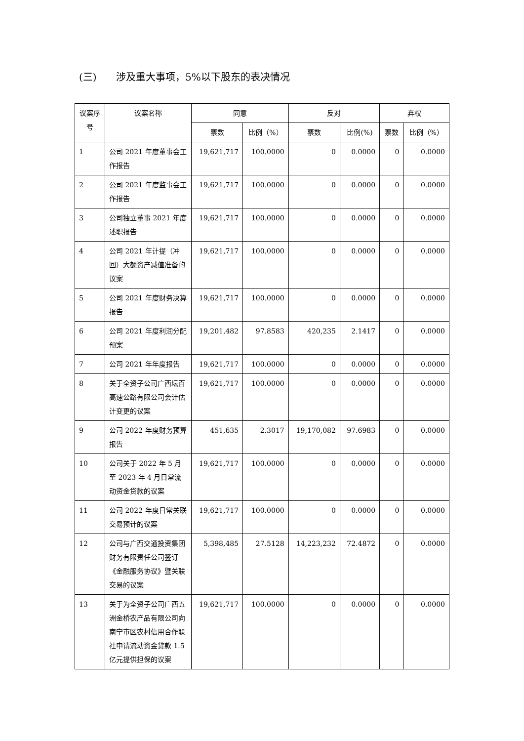(三) 涉及重大事项，5%以下股东的表决情况
| 议案序号 | 议案名称 | 同意 | | 反对 | | 弃权 | |
| --- | --- | --- | --- | --- | --- | --- | --- |
| | | 票数 | 比例（%） | 票数 | 比例(%) | 票数 | 比例（%） |
| 1 | 公司 2021 年度董事会工作报告 | 19,621,717 | 100.0000 | 0 | 0.0000 | 0 | 0.0000 |
| 2 | 公司 2021 年度监事会工作报告 | 19,621,717 | 100.0000 | 0 | 0.0000 | 0 | 0.0000 |
| 3 | 公司独立董事 2021 年度述职报告 | 19,621,717 | 100.0000 | 0 | 0.0000 | 0 | 0.0000 |
| 4 | 公司 2021 年计提（冲回）大额资产减值准备的议案 | 19,621,717 | 100.0000 | 0 | 0.0000 | 0 | 0.0000 |
| 5 | 公司 2021 年度财务决算报告 | 19,621,717 | 100.0000 | 0 | 0.0000 | 0 | 0.0000 |
| 6 | 公司 2021 年度利润分配预案 | 19,201,482 | 97.8583 | 420,235 | 2.1417 | 0 | 0.0000 |
| 7 | 公司 2021 年年度报告 | 19,621,717 | 100.0000 | 0 | 0.0000 | 0 | 0.0000 |
| 8 | 关于全资子公司广西坛百高速公路有限公司会计估计变更的议案 | 19,621,717 | 100.0000 | 0 | 0.0000 | 0 | 0.0000 |
| 9 | 公司 2022 年度财务预算报告 | 451,635 | 2.3017 | 19,170,082 | 97.6983 | 0 | 0.0000 |
| 10 | 公司关于 2022 年 5 月至 2023 年 4 月日常流动资金贷款的议案 | 19,621,717 | 100.0000 | 0 | 0.0000 | 0 | 0.0000 |
| 11 | 公司 2022 年度日常关联交易预计的议案 | 19,621,717 | 100.0000 | 0 | 0.0000 | 0 | 0.0000 |
| 12 | 公司与广西交通投资集团财务有限责任公司签订《金融服务协议》暨关联交易的议案 | 5,398,485 | 27.5128 | 14,223,232 | 72.4872 | 0 | 0.0000 |
| 13 | 关于为全资子公司广西五洲金桥农产品有限公司向南宁市区农村信用合作联社申请流动资金贷款 1.5 亿元提供担保的议案 | 19,621,717 | 100.0000 | 0 | 0.0000 | 0 | 0.0000 |